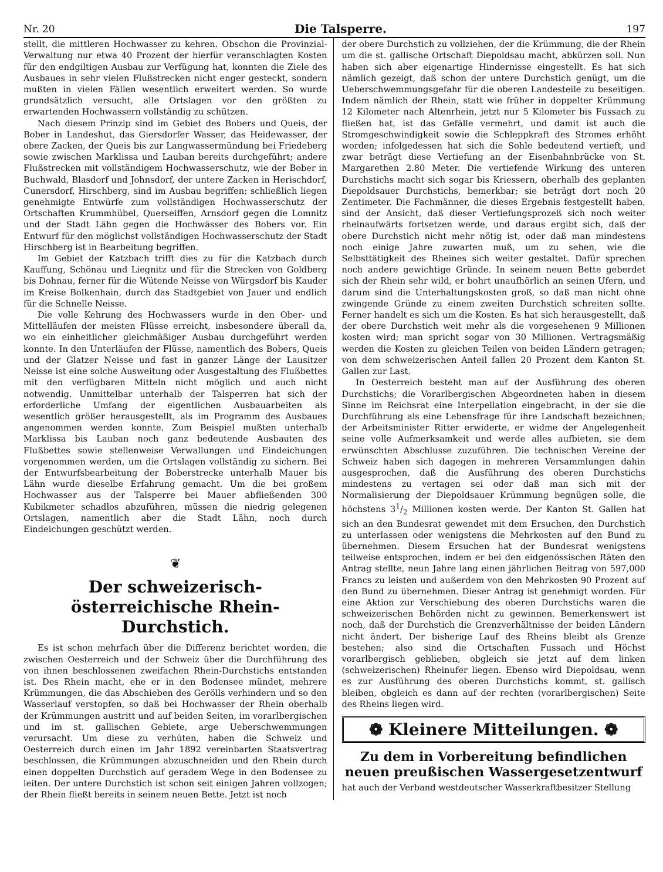Nr. 20 Die Talsperre. 197
stellt, die mittleren Hochwasser zu kehren. Obschon die Provinzial-Verwaltung nur etwa 40 Prozent der hierfür veranschlagten Kosten für den endgiltigen Ausbau zur Verfügung hat, konnten die Ziele des Ausbaues in sehr vielen Flußstrecken nicht enger gesteckt, sondern mußten in vielen Fällen wesentlich erweitert werden. So wurde grundsätzlich versucht, alle Ortslagen vor den größten zu erwartenden Hochwassern vollständig zu schützen.
Nach diesem Prinzip sind im Gebiet des Bobers und Queis, der Bober in Landeshut, das Giersdorfer Wasser, das Heidewasser, der obere Zacken, der Queis bis zur Langwassermündung bei Friedeberg sowie zwischen Marklissa und Lauban bereits durchgeführt; andere Flußstrecken mit vollständigem Hochwasserschutz, wie der Bober in Buchwald, Blasdorf und Johnsdorf, der untere Zacken in Herischdorf, Cunersdorf, Hirschberg, sind im Ausbau begriffen; schließlich liegen genehmigte Entwürfe zum vollständigen Hochwasserschutz der Ortschaften Krummhübel, Querseiffen, Arnsdorf gegen die Lomnitz und der Stadt Lähn gegen die Hochwässer des Bobers vor. Ein Entwurf für den möglichst vollständigen Hochwasserschutz der Stadt Hirschberg ist in Bearbeitung begriffen.
Im Gebiet der Katzbach trifft dies zu für die Katzbach durch Kauffung, Schönau und Liegnitz und für die Strecken von Goldberg bis Dohnau, ferner für die Wütende Neisse von Würgsdorf bis Kauder im Kreise Bolkenhain, durch das Stadtgebiet von Jauer und endlich für die Schnelle Neisse.
Die volle Kehrung des Hochwassers wurde in den Ober- und Mittelläufen der meisten Flüsse erreicht, insbesondere überall da, wo ein einheitlicher gleichmäßiger Ausbau durchgeführt werden konnte. In den Unterläufen der Flüsse, namentlich des Bobers, Queis und der Glatzer Neisse und fast in ganzer Länge der Lausitzer Neisse ist eine solche Ausweitung oder Ausgestaltung des Flußbettes mit den verfügbaren Mitteln nicht möglich und auch nicht notwendig. Unmittelbar unterhalb der Talsperren hat sich der erforderliche Umfang der eigentlichen Ausbauarbeiten als wesentlich größer herausgestellt, als im Programm des Ausbaues angenommen werden konnte. Zum Beispiel mußten unterhalb Marklissa bis Lauban noch ganz bedeutende Ausbauten des Flußbettes sowie stellenweise Verwallungen und Eindeichungen vorgenommen werden, um die Ortslagen vollständig zu sichern. Bei der Entwurfsbearbeitung der Boberstrecke unterhalb Mauer bis Lähn wurde dieselbe Erfahrung gemacht. Um die bei großem Hochwasser aus der Talsperre bei Mauer abfließenden 300 Kubikmeter schadlos abzuführen, müssen die niedrig gelegenen Ortslagen, namentlich aber die Stadt Lähn, noch durch Eindeichungen geschützt werden.
❦
Der schweizerisch-österreichische Rhein-Durchstich.
Es ist schon mehrfach über die Differenz berichtet worden, die zwischen Oesterreich und der Schweiz über die Durchführung des von ihnen beschlossenen zweifachen Rhein-Durchstichs entstanden ist. Des Rhein macht, ehe er in den Bodensee mündet, mehrere Krümmungen, die das Abschieben des Gerölls verhindern und so den Wasserlauf verstopfen, so daß bei Hochwasser der Rhein oberhalb der Krümmungen austritt und auf beiden Seiten, im vorarlbergischen und im st. gallischen Gebiete, arge Ueberschwemmungen verursacht. Um diese zu verhüten, haben die Schweiz und Oesterreich durch einen im Jahr 1892 vereinbarten Staatsvertrag beschlossen, die Krümmungen abzuschneiden und den Rhein durch einen doppelten Durchstich auf geradem Wege in den Bodensee zu leiten. Der untere Durchstich ist schon seit einigen Jahren vollzogen; der Rhein fließt bereits in seinem neuen Bette. Jetzt ist noch
der obere Durchstich zu vollziehen, der die Krümmung, die der Rhein um die st. gallische Ortschaft Diepoldsau macht, abkürzen soll. Nun haben sich aber eigenartige Hindernisse eingestellt. Es hat sich nämlich gezeigt, daß schon der untere Durchstich genügt, um die Ueberschwemmungsgefahr für die oberen Landesteile zu beseitigen. Indem nämlich der Rhein, statt wie früher in doppelter Krümmung 12 Kilometer nach Altenrhein, jetzt nur 5 Kilometer bis Fussach zu fließen hat, ist das Gefälle vermehrt, und damit ist auch die Stromgeschwindigkeit sowie die Schleppkraft des Stromes erhöht worden; infolgedessen hat sich die Sohle bedeutend vertieft, und zwar beträgt diese Vertiefung an der Eisenbahnbrücke von St. Margarethen 2.80 Meter. Die vertiefende Wirkung des unteren Durchstichs macht sich sogar bis Kriessern, oberhalb des geplanten Diepoldsauer Durchstichs, bemerkbar; sie beträgt dort noch 20 Zentimeter. Die Fachmänner, die dieses Ergebnis festgestellt haben, sind der Ansicht, daß dieser Vertiefungsprozeß sich noch weiter rheinaufwärts fortsetzen werde, und daraus ergibt sich, daß der obere Durchstich nicht mehr nötig ist, oder daß man mindestens noch einige Jahre zuwarten muß, um zu sehen, wie die Selbsttätigkeit des Rheines sich weiter gestaltet. Dafür sprechen noch andere gewichtige Gründe. In seinem neuen Bette geberdet sich der Rhein sehr wild, er bohrt unaufhörlich an seinen Ufern, und darum sind die Unterhaltungskosten groß, so daß man nicht ohne zwingende Gründe zu einem zweiten Durchstich schreiten sollte. Ferner handelt es sich um die Kosten. Es hat sich herausgestellt, daß der obere Durchstich weit mehr als die vorgesehenen 9 Millionen kosten wird; man spricht sogar von 30 Millionen. Vertragsmäßig werden die Kosten zu gleichen Teilen von beiden Ländern getragen; von dem schweizerischen Anteil fallen 20 Prozent dem Kanton St. Gallen zur Last.
In Oesterreich besteht man auf der Ausführung des oberen Durchstichs; die Vorarlbergischen Abgeordneten haben in diesem Sinne im Reichsrat eine Interpellation eingebracht, in der sie die Durchführung als eine Lebensfrage für ihre Landschaft bezeichnen; der Arbeitsminister Ritter erwiderte, er widme der Angelegenheit seine volle Aufmerksamkeit und werde alles aufbieten, sie dem erwünschten Abschlusse zuzuführen. Die technischen Vereine der Schweiz haben sich dagegen in mehreren Versammlungen dahin ausgesprochen, daß die Ausführung des oberen Durchstichs mindestens zu vertagen sei oder daß man sich mit der Normalisierung der Diepoldsauer Krümmung begnügen solle, die höchstens 31/2 Millionen kosten werde. Der Kanton St. Gallen hat sich an den Bundesrat gewendet mit dem Ersuchen, den Durchstich zu unterlassen oder wenigstens die Mehrkosten auf den Bund zu übernehmen. Diesem Ersuchen hat der Bundesrat wenigstens teilweise entsprochen, indem er bei den eidgenössischen Räten den Antrag stellte, neun Jahre lang einen jährlichen Beitrag von 597,000 Francs zu leisten und außerdem von den Mehrkosten 90 Prozent auf den Bund zu übernehmen. Dieser Antrag ist genehmigt worden. Für eine Aktion zur Verschiebung des oberen Durchstichs waren die schweizerischen Behörden nicht zu gewinnen. Bemerkenswert ist noch, daß der Durchstich die Grenzverhältnisse der beiden Ländern nicht ändert. Der bisherige Lauf des Rheins bleibt als Grenze bestehen; also sind die Ortschaften Fussach und Höchst vorarlbergisch geblieben, obgleich sie jetzt auf dem linken (schweizerischen) Rheinufer liegen. Ebenso wird Diepoldsau, wenn es zur Ausführung des oberen Durchstichs kommt, st. gallisch bleiben, obgleich es dann auf der rechten (vorarlbergischen) Seite des Rheins liegen wird.
❁ Kleinere Mitteilungen. ❁
Zu dem in Vorbereitung befindlichen neuen preußischen Wassergesetzentwurf
hat auch der Verband westdeutscher Wasserkraftbesitzer Stellung